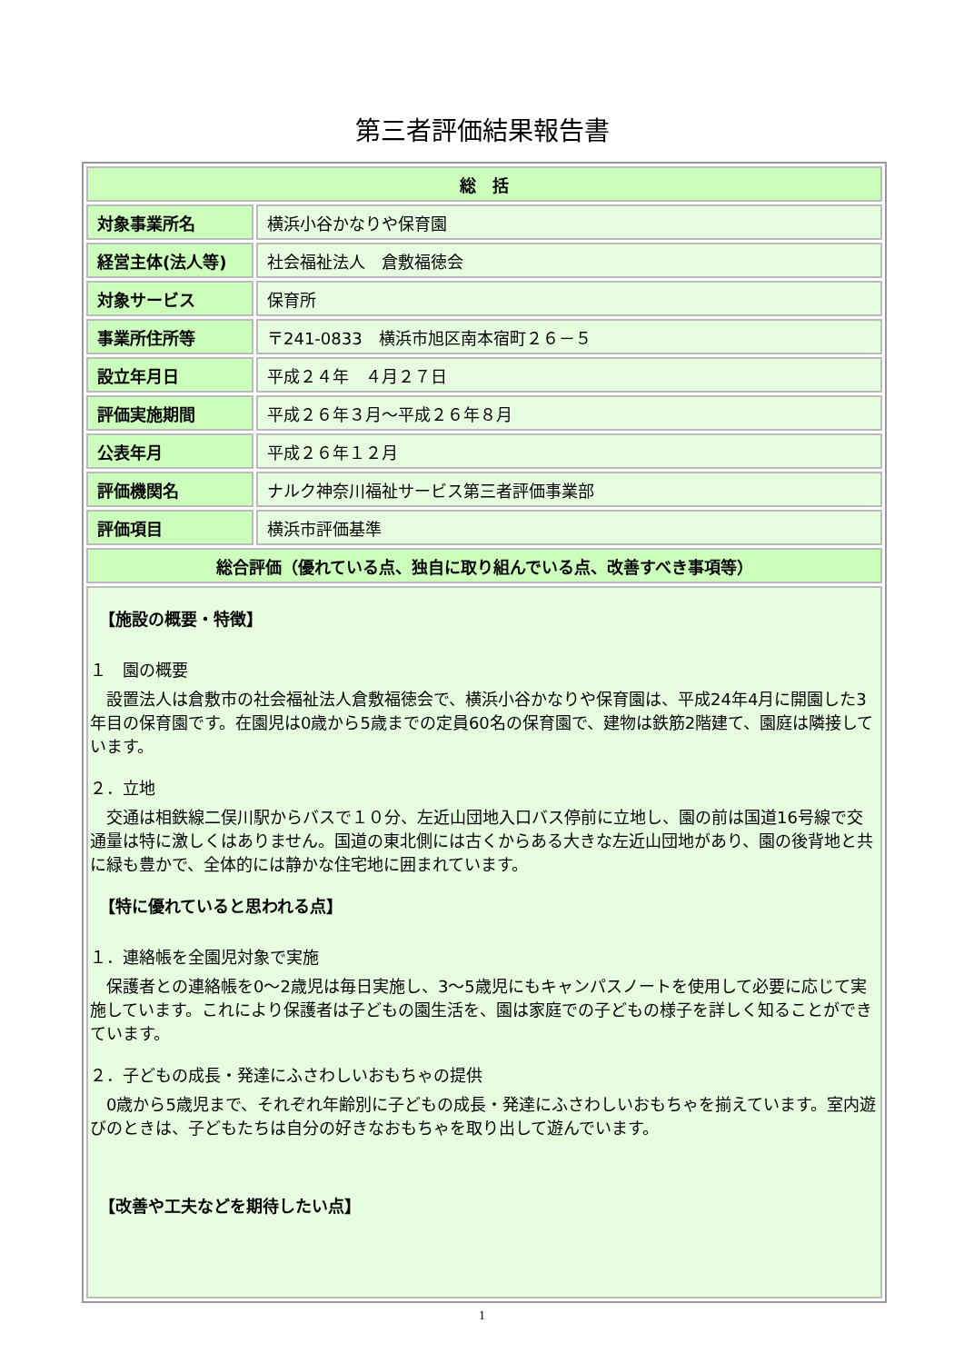第三者評価結果報告書
| 総 括 | |
| 対象事業所名 | 横浜小谷かなりや保育園 |
| 経営主体(法人等) | 社会福祉法人 倉敷福徳会 |
| 対象サービス | 保育所 |
| 事業所住所等 | 〒241-0833 横浜市旭区南本宿町２６－５ |
| 設立年月日 | 平成２４年 ４月２７日 |
| 評価実施期間 | 平成２６年３月～平成２６年８月 |
| 公表年月 | 平成２６年１２月 |
| 評価機関名 | ナルク神奈川福祉サービス第三者評価事業部 |
| 評価項目 | 横浜市評価基準 |
| 総合評価（優れている点、独自に取り組んでいる点、改善すべき事項等） | |
| 【施設の概要・特徴】 １ 園の概要 設置法人は倉敷市の社会福祉法人倉敷福徳会で、横浜小谷かなりや保育園は、平成24年4月に開園した3年目の保育園です。在園児は0歳から5歳までの定員60名の保育園で、建物は鉄筋2階建て、園庭は隣接しています。 ２．立地 交通は相鉄線二俣川駅からバスで１０分、左近山団地入口バス停前に立地し、園の前は国道16号線で交通量は特に激しくはありません。国道の東北側には古くからある大きな左近山団地があり、園の後背地と共に緑も豊かで、全体的には静かな住宅地に囲まれています。 【特に優れていると思われる点】 １．連絡帳を全園児対象で実施 保護者との連絡帳を0～2歳児は毎日実施し、3～5歳児にもキャンパスノートを使用して必要に応じて実施しています。これにより保護者は子どもの園生活を、園は家庭での子どもの様子を詳しく知ることができています。 ２．子どもの成長・発達にふさわしいおもちゃの提供 0歳から5歳児まで、それぞれ年齢別に子どもの成長・発達にふさわしいおもちゃを揃えています。室内遊びのときは、子どもたちは自分の好きなおもちゃを取り出して遊んでいます。 【改善や工夫などを期待したい点】 | |
1